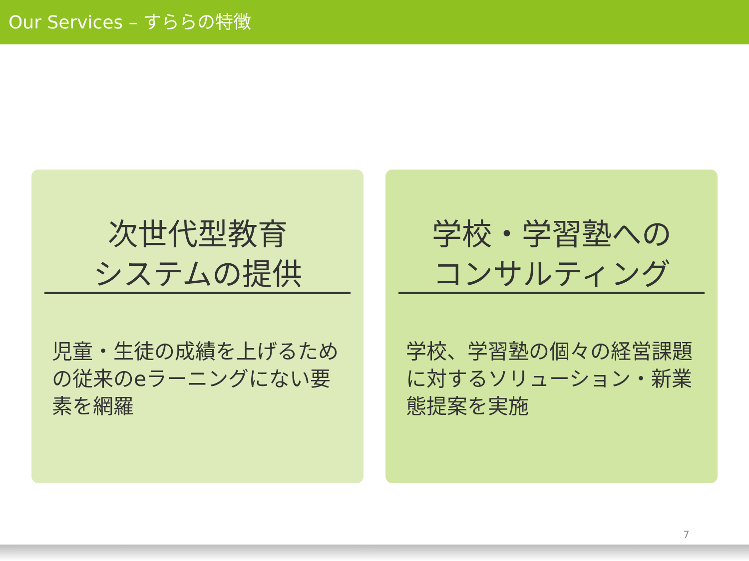Our Services – すららの特徴
次世代型教育
システムの提供
児童・生徒の成績を上げるための従来のeラーニングにない要素を網羅
学校・学習塾への
コンサルティング
学校、学習塾の個々の経営課題に対するソリューション・新業態提案を実施
7